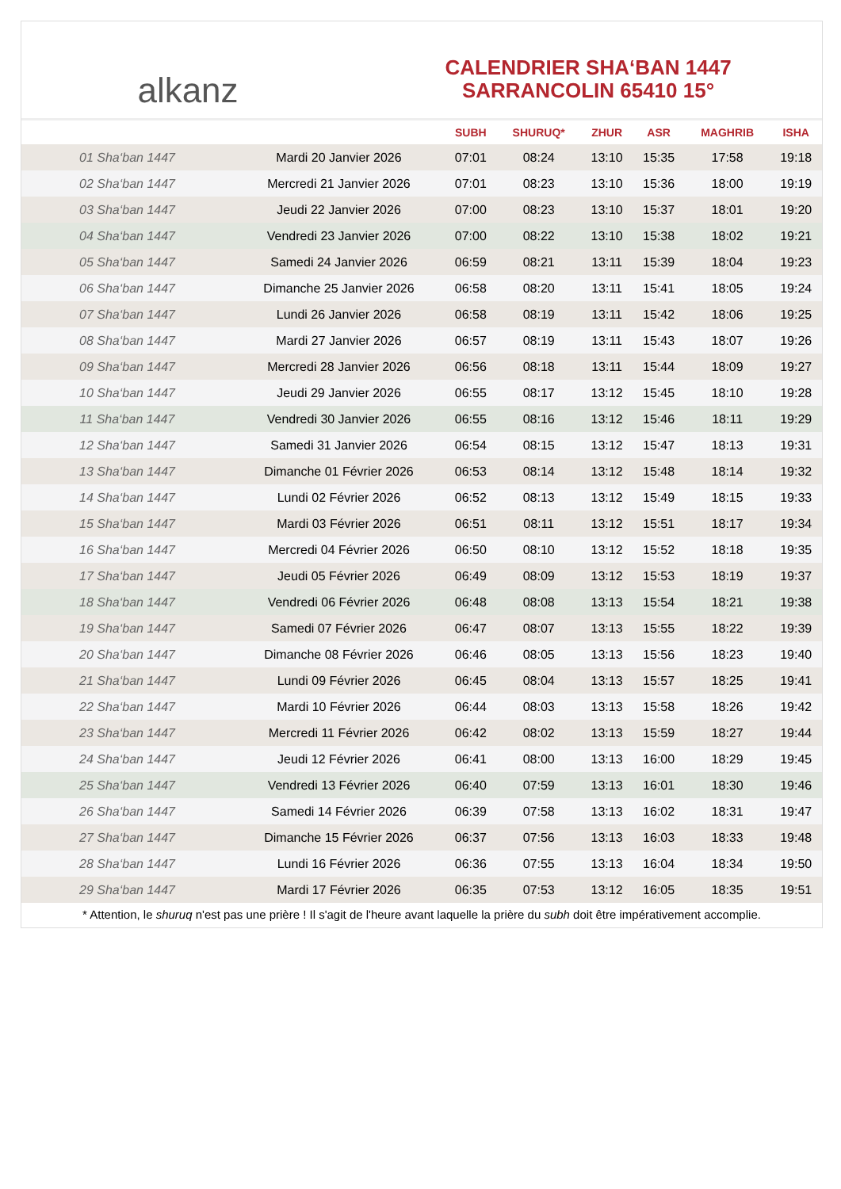alkanz
CALENDRIER SHA‘BAN 1447
SARRANCOLIN 65410 15°
| | | SUBH | SHURUQ* | ZHUR | ASR | MAGHRIB | ISHA |
| --- | --- | --- | --- | --- | --- | --- | --- |
| 01 Sha‘ban 1447 | Mardi 20 Janvier 2026 | 07:01 | 08:24 | 13:10 | 15:35 | 17:58 | 19:18 |
| 02 Sha‘ban 1447 | Mercredi 21 Janvier 2026 | 07:01 | 08:23 | 13:10 | 15:36 | 18:00 | 19:19 |
| 03 Sha‘ban 1447 | Jeudi 22 Janvier 2026 | 07:00 | 08:23 | 13:10 | 15:37 | 18:01 | 19:20 |
| 04 Sha‘ban 1447 | Vendredi 23 Janvier 2026 | 07:00 | 08:22 | 13:10 | 15:38 | 18:02 | 19:21 |
| 05 Sha‘ban 1447 | Samedi 24 Janvier 2026 | 06:59 | 08:21 | 13:11 | 15:39 | 18:04 | 19:23 |
| 06 Sha‘ban 1447 | Dimanche 25 Janvier 2026 | 06:58 | 08:20 | 13:11 | 15:41 | 18:05 | 19:24 |
| 07 Sha‘ban 1447 | Lundi 26 Janvier 2026 | 06:58 | 08:19 | 13:11 | 15:42 | 18:06 | 19:25 |
| 08 Sha‘ban 1447 | Mardi 27 Janvier 2026 | 06:57 | 08:19 | 13:11 | 15:43 | 18:07 | 19:26 |
| 09 Sha‘ban 1447 | Mercredi 28 Janvier 2026 | 06:56 | 08:18 | 13:11 | 15:44 | 18:09 | 19:27 |
| 10 Sha‘ban 1447 | Jeudi 29 Janvier 2026 | 06:55 | 08:17 | 13:12 | 15:45 | 18:10 | 19:28 |
| 11 Sha‘ban 1447 | Vendredi 30 Janvier 2026 | 06:55 | 08:16 | 13:12 | 15:46 | 18:11 | 19:29 |
| 12 Sha‘ban 1447 | Samedi 31 Janvier 2026 | 06:54 | 08:15 | 13:12 | 15:47 | 18:13 | 19:31 |
| 13 Sha‘ban 1447 | Dimanche 01 Février 2026 | 06:53 | 08:14 | 13:12 | 15:48 | 18:14 | 19:32 |
| 14 Sha‘ban 1447 | Lundi 02 Février 2026 | 06:52 | 08:13 | 13:12 | 15:49 | 18:15 | 19:33 |
| 15 Sha‘ban 1447 | Mardi 03 Février 2026 | 06:51 | 08:11 | 13:12 | 15:51 | 18:17 | 19:34 |
| 16 Sha‘ban 1447 | Mercredi 04 Février 2026 | 06:50 | 08:10 | 13:12 | 15:52 | 18:18 | 19:35 |
| 17 Sha‘ban 1447 | Jeudi 05 Février 2026 | 06:49 | 08:09 | 13:12 | 15:53 | 18:19 | 19:37 |
| 18 Sha‘ban 1447 | Vendredi 06 Février 2026 | 06:48 | 08:08 | 13:13 | 15:54 | 18:21 | 19:38 |
| 19 Sha‘ban 1447 | Samedi 07 Février 2026 | 06:47 | 08:07 | 13:13 | 15:55 | 18:22 | 19:39 |
| 20 Sha‘ban 1447 | Dimanche 08 Février 2026 | 06:46 | 08:05 | 13:13 | 15:56 | 18:23 | 19:40 |
| 21 Sha‘ban 1447 | Lundi 09 Février 2026 | 06:45 | 08:04 | 13:13 | 15:57 | 18:25 | 19:41 |
| 22 Sha‘ban 1447 | Mardi 10 Février 2026 | 06:44 | 08:03 | 13:13 | 15:58 | 18:26 | 19:42 |
| 23 Sha‘ban 1447 | Mercredi 11 Février 2026 | 06:42 | 08:02 | 13:13 | 15:59 | 18:27 | 19:44 |
| 24 Sha‘ban 1447 | Jeudi 12 Février 2026 | 06:41 | 08:00 | 13:13 | 16:00 | 18:29 | 19:45 |
| 25 Sha‘ban 1447 | Vendredi 13 Février 2026 | 06:40 | 07:59 | 13:13 | 16:01 | 18:30 | 19:46 |
| 26 Sha‘ban 1447 | Samedi 14 Février 2026 | 06:39 | 07:58 | 13:13 | 16:02 | 18:31 | 19:47 |
| 27 Sha‘ban 1447 | Dimanche 15 Février 2026 | 06:37 | 07:56 | 13:13 | 16:03 | 18:33 | 19:48 |
| 28 Sha‘ban 1447 | Lundi 16 Février 2026 | 06:36 | 07:55 | 13:13 | 16:04 | 18:34 | 19:50 |
| 29 Sha‘ban 1447 | Mardi 17 Février 2026 | 06:35 | 07:53 | 13:12 | 16:05 | 18:35 | 19:51 |
* Attention, le shuruq n'est pas une prière ! Il s'agit de l'heure avant laquelle la prière du subh doit être impérativement accomplie.